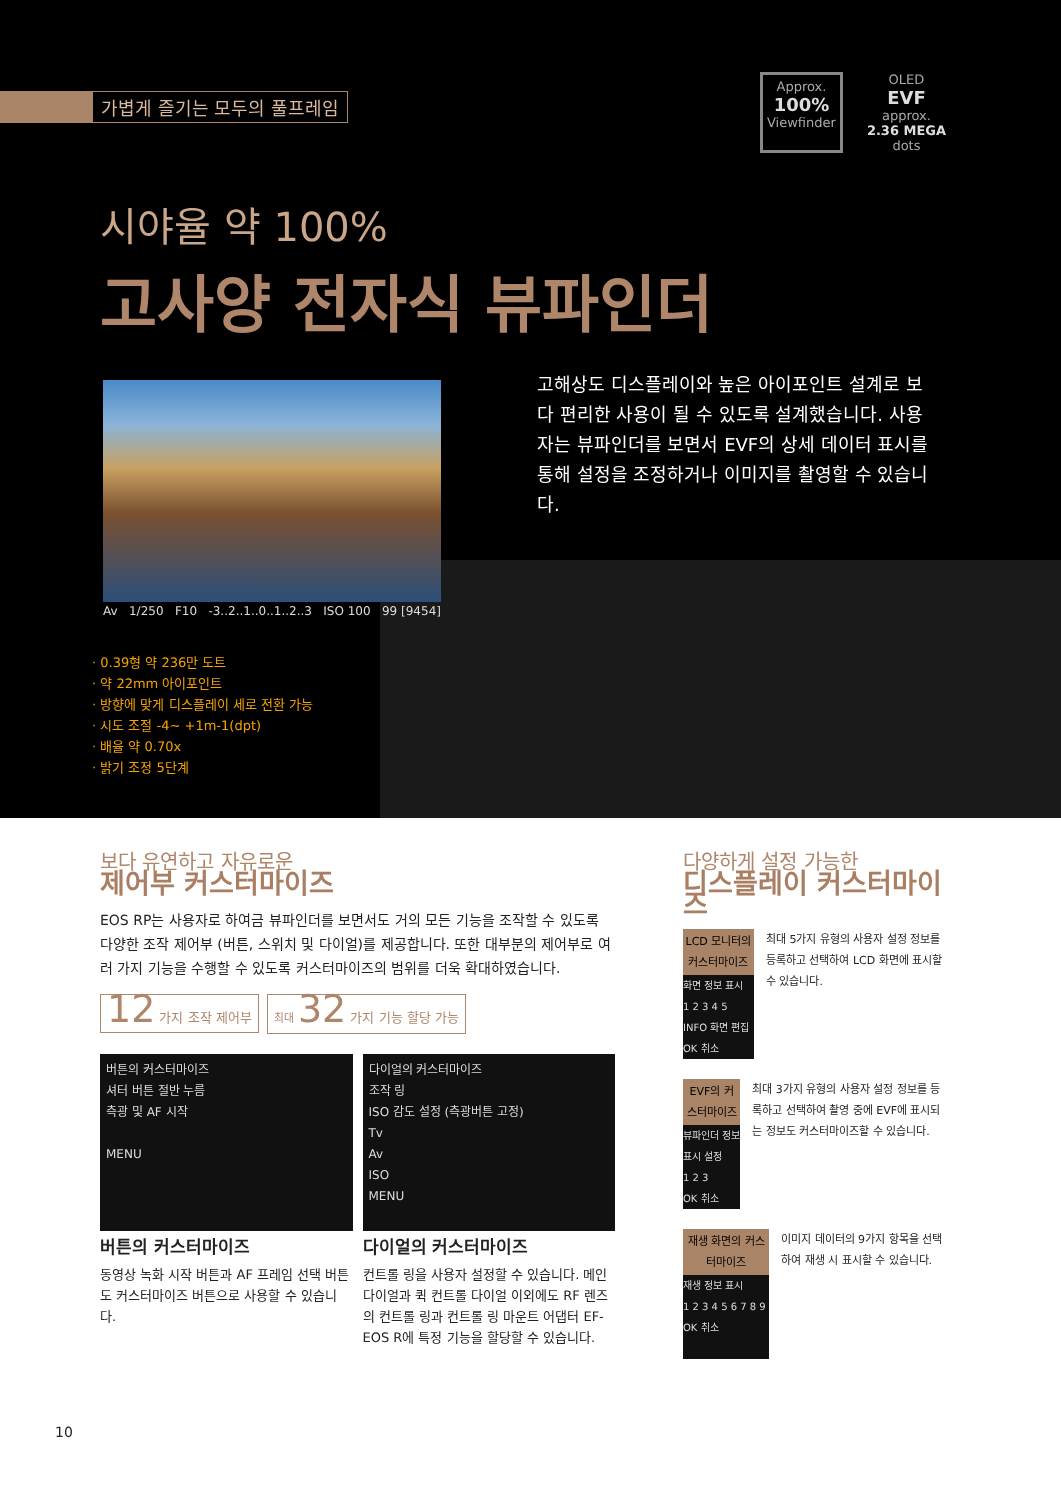가볍게 즐기는 모두의 풀프레임
Approx.
100%
Viewfinder
OLED
EVF
approx.
2.36 MEGA
dots
시야율 약 100%
고사양 전자식 뷰파인더
Av 1/250 F10 -3..2..1..0..1..2..3 ISO 100 99 [9454]
고해상도 디스플레이와 높은 아이포인트 설계로 보다 편리한 사용이 될 수 있도록 설계했습니다. 사용자는 뷰파인더를 보면서 EVF의 상세 데이터 표시를 통해 설정을 조정하거나 이미지를 촬영할 수 있습니다.
· 0.39형 약 236만 도트
· 약 22mm 아이포인트
· 방향에 맞게 디스플레이 세로 전환 가능
· 시도 조절 -4~ +1m-1(dpt)
· 배율 약 0.70x
· 밝기 조정 5단계
보다 유연하고 자유로운
제어부 커스터마이즈
EOS RP는 사용자로 하여금 뷰파인더를 보면서도 거의 모든 기능을 조작할 수 있도록 다양한 조작 제어부 (버튼, 스위치 및 다이얼)를 제공합니다. 또한 대부분의 제어부로 여러 가지 기능을 수행할 수 있도록 커스터마이즈의 범위를 더욱 확대하였습니다.
12 가지 조작 제어부 최대 32 가지 기능 할당 가능
버튼의 커스터마이즈
셔터 버튼 절반 누름
측광 및 AF 시작
MENU
버튼의 커스터마이즈
동영상 녹화 시작 버튼과 AF 프레임 선택 버튼도 커스터마이즈 버튼으로 사용할 수 있습니다.
다이얼의 커스터마이즈
조작 링
ISO 감도 설정 (측광버튼 고정)
Tv
Av
ISO
MENU
다이얼의 커스터마이즈
컨트롤 링을 사용자 설정할 수 있습니다. 메인 다이얼과 퀵 컨트롤 다이얼 이외에도 RF 렌즈의 컨트롤 링과 컨트롤 링 마운트 어댑터 EF-EOS R에 특정 기능을 할당할 수 있습니다.
다양하게 설정 가능한
디스플레이 커스터마이즈
LCD 모니터의 커스터마이즈
화면 정보 표시
1 2 3 4 5
INFO 화면 편집
OK 취소
최대 5가지 유형의 사용자 설정 정보를 등록하고 선택하여 LCD 화면에 표시할 수 있습니다.
EVF의 커스터마이즈
뷰파인더 정보 표시 설정
1 2 3
OK 취소
최대 3가지 유형의 사용자 설정 정보를 등록하고 선택하여 촬영 중에 EVF에 표시되는 정보도 커스터마이즈할 수 있습니다.
재생 화면의 커스터마이즈
재생 정보 표시
1 2 3 4 5 6 7 8 9
OK 취소
이미지 데이터의 9가지 항목을 선택하여 재생 시 표시할 수 있습니다.
10